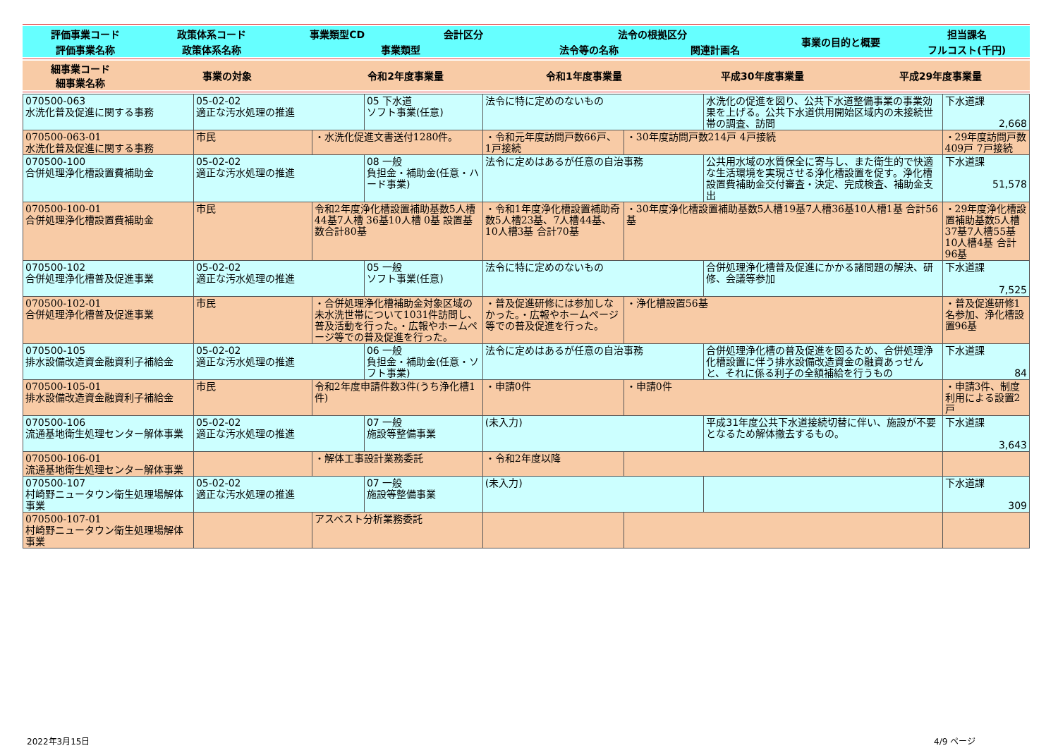| 評価事業コード | 政策体系コード | 事業類型CD | 会計区分 | 法令の根拠区分 | | 事業の目的と概要 | 担当課名 |
| 評価事業名称 | 政策体系名称 | 事業類型 | | 法令等の名称 | 関連計画名 | | フルコスト(千円) |
| 細事業コード 細事業名称 | 事業の対象 | 令和2年度事業量 | 令和1年度事業量 | 平成30年度事業量 | 平成29年度事業量 |
| 070500-063 水洗化普及促進に関する事務 | 05-02-02 適正な汚水処理の推進 | | 05 下水道 ソフト事業(任意) | 法令に特に定めのないもの | | 水洗化の促進を図り、公共下水道整備事業の事業効果を上げる。公共下水道供用開始区域内の未接続世帯の調査、訪問 | 下水道課 2,668 |
| 070500-063-01 水洗化普及促進に関する事務 | 市民 | ・水洗化促進文書送付1280件。 | | ・令和元年度訪問戸数66戸、1戸接続 | ・30年度訪問戸数214戸 4戸接続 | | ・29年度訪問戸数409戸 7戸接続 |
| 070500-100 合併処理浄化槽設置費補助金 | 05-02-02 適正な汚水処理の推進 | | 08 一般 負担金・補助金(任意・ハード事業) | 法令に定めはあるが任意の自治事務 | | 公共用水域の水質保全に寄与し、また衛生的で快適な生活環境を実現させる浄化槽設置を促す。浄化槽設置費補助金交付審査・決定、完成検査、補助金支出 | 下水道課 51,578 |
| 070500-100-01 合併処理浄化槽設置費補助金 | 市民 | 令和2年度浄化槽設置補助基数5人槽 44基7人槽 36基10人槽 0基 設置基数合計80基 | | ・令和1年度浄化槽設置補助奇数5人槽23基、7人槽44基、10人槽3基 合計70基 | ・30年度浄化槽設置補助基数5人槽19基7人槽36基10人槽1基 合計56基 | | ・29年度浄化槽設置補助基数5人槽37基7人槽55基10人槽4基 合計96基 |
| 070500-102 合併処理浄化槽普及促進事業 | 05-02-02 適正な汚水処理の推進 | | 05 一般 ソフト事業(任意) | 法令に特に定めのないもの | | 合併処理浄化槽普及促進にかかる諸問題の解決、研修、会議等参加 | 下水道課 7,525 |
| 070500-102-01 合併処理浄化槽普及促進事業 | 市民 | ・合併処理浄化槽補助金対象区域の未水洗世帯について1031件訪問し、普及活動を行った。・広報やホームページ等での普及促進を行った。 | | ・普及促進研修には参加しなかった。・広報やホームページ等での普及促進を行った。 | ・浄化槽設置56基 | | ・普及促進研修1名参加、浄化槽設置96基 |
| 070500-105 排水設備改造資金融資利子補給金 | 05-02-02 適正な汚水処理の推進 | | 06 一般 負担金・補助金(任意・ソフト事業) | 法令に定めはあるが任意の自治事務 | | 合併処理浄化槽の普及促進を図るため、合併処理浄化槽設置に伴う排水設備改造資金の融資あっせんと、それに係る利子の全額補給を行うもの | 下水道課 84 |
| 070500-105-01 排水設備改造資金融資利子補給金 | 市民 | 令和2年度申請件数3件(うち浄化槽1件) | | ・申請0件 | ・申請0件 | | ・申請3件、制度利用による設置2戸 |
| 070500-106 流通基地衛生処理センター解体事業 | 05-02-02 適正な汚水処理の推進 | | 07 一般 施設等整備事業 | (未入力) | | 平成31年度公共下水道接続切替に伴い、施設が不要となるため解体撤去するもの。 | 下水道課 3,643 |
| 070500-106-01 流通基地衛生処理センター解体事業 | | ・解体工事設計業務委託 | | ・令和2年度以降 | | | |
| 070500-107 村崎野ニュータウン衛生処理場解体事業 | 05-02-02 適正な汚水処理の推進 | | 07 一般 施設等整備事業 | (未入力) | | | 下水道課 309 |
| 070500-107-01 村崎野ニュータウン衛生処理場解体事業 | | アスベスト分析業務委託 | | | | | |
2022年3月15日 4/9 ページ